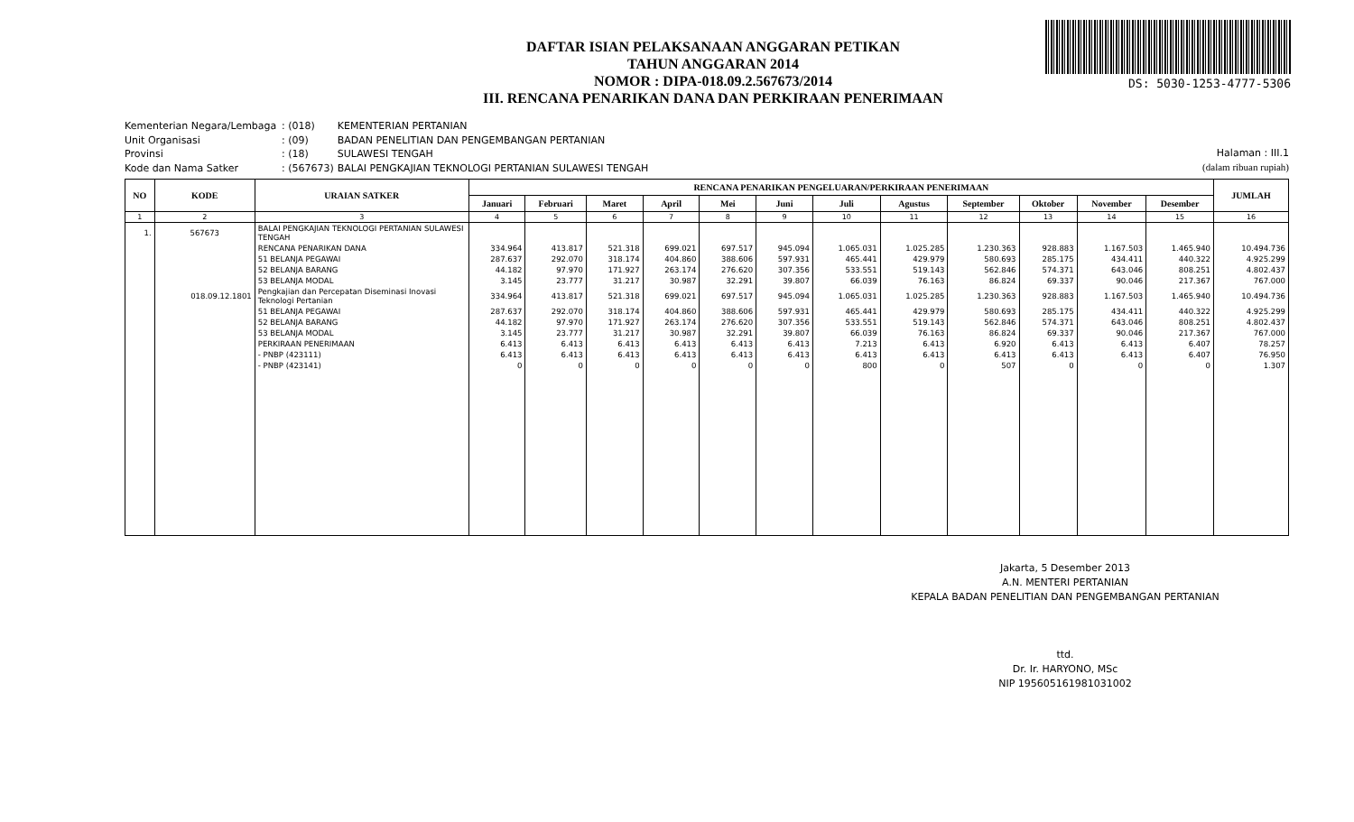DS: 5030-1253-4777-5306
DAFTAR ISIAN PELAKSANAAN ANGGARAN PETIKAN
TAHUN ANGGARAN 2014
NOMOR : DIPA-018.09.2.567673/2014
III. RENCANA PENARIKAN DANA DAN PERKIRAAN PENERIMAAN
| Kementerian Negara/Lembaga | : (018) | KEMENTERIAN PERTANIAN |
| Unit Organisasi | : (09) | BADAN PENELITIAN DAN PENGEMBANGAN PERTANIAN |
| Provinsi | : (18) | SULAWESI TENGAH |
| Kode dan Nama Satker | : (567673) | BALAI PENGKAJIAN TEKNOLOGI PERTANIAN SULAWESI TENGAH |
Halaman : III.1
(dalam ribuan rupiah)
| NO | KODE | URAIAN SATKER | RENCANA PENARIKAN PENGELUARAN/PERKIRAAN PENERIMAAN | | | | | | | | | | | | JUMLAH |
| --- | --- | --- | --- | --- | --- | --- | --- | --- | --- | --- | --- | --- | --- | --- | --- |
| | | | Januari | Februari | Maret | April | Mei | Juni | Juli | Agustus | September | Oktober | November | Desember | |
| 1 | 2 | 3 | 4 | 5 | 6 | 7 | 8 | 9 | 10 | 11 | 12 | 13 | 14 | 15 | 16 |
| 1. | 567673 | BALAI PENGKAJIAN TEKNOLOGI PERTANIAN SULAWESI TENGAH | | | | | | | | | | | | | |
| | | RENCANA PENARIKAN DANA | 334.964 | 413.817 | 521.318 | 699.021 | 697.517 | 945.094 | 1.065.031 | 1.025.285 | 1.230.363 | 928.883 | 1.167.503 | 1.465.940 | 10.494.736 |
| | | 51 BELANJA PEGAWAI | 287.637 | 292.070 | 318.174 | 404.860 | 388.606 | 597.931 | 465.441 | 429.979 | 580.693 | 285.175 | 434.411 | 440.322 | 4.925.299 |
| | | 52 BELANJA BARANG | 44.182 | 97.970 | 171.927 | 263.174 | 276.620 | 307.356 | 533.551 | 519.143 | 562.846 | 574.371 | 643.046 | 808.251 | 4.802.437 |
| | | 53 BELANJA MODAL | 3.145 | 23.777 | 31.217 | 30.987 | 32.291 | 39.807 | 66.039 | 76.163 | 86.824 | 69.337 | 90.046 | 217.367 | 767.000 |
| | 018.09.12.1801 | Pengkajian dan Percepatan Diseminasi Inovasi Teknologi Pertanian | 334.964 | 413.817 | 521.318 | 699.021 | 697.517 | 945.094 | 1.065.031 | 1.025.285 | 1.230.363 | 928.883 | 1.167.503 | 1.465.940 | 10.494.736 |
| | | 51 BELANJA PEGAWAI | 287.637 | 292.070 | 318.174 | 404.860 | 388.606 | 597.931 | 465.441 | 429.979 | 580.693 | 285.175 | 434.411 | 440.322 | 4.925.299 |
| | | 52 BELANJA BARANG | 44.182 | 97.970 | 171.927 | 263.174 | 276.620 | 307.356 | 533.551 | 519.143 | 562.846 | 574.371 | 643.046 | 808.251 | 4.802.437 |
| | | 53 BELANJA MODAL | 3.145 | 23.777 | 31.217 | 30.987 | 32.291 | 39.807 | 66.039 | 76.163 | 86.824 | 69.337 | 90.046 | 217.367 | 767.000 |
| | | PERKIRAAN PENERIMAAN | 6.413 | 6.413 | 6.413 | 6.413 | 6.413 | 6.413 | 7.213 | 6.413 | 6.920 | 6.413 | 6.413 | 6.407 | 78.257 |
| | | - PNBP (423111) | 6.413 | 6.413 | 6.413 | 6.413 | 6.413 | 6.413 | 6.413 | 6.413 | 6.413 | 6.413 | 6.413 | 6.407 | 76.950 |
| | | - PNBP (423141) | 0 | 0 | 0 | 0 | 0 | 0 | 800 | 0 | 507 | 0 | 0 | 0 | 1.307 |
Jakarta, 5 Desember 2013
A.N. MENTERI PERTANIAN
KEPALA BADAN PENELITIAN DAN PENGEMBANGAN PERTANIAN
ttd.
Dr. Ir. HARYONO, MSc
NIP 195605161981031002